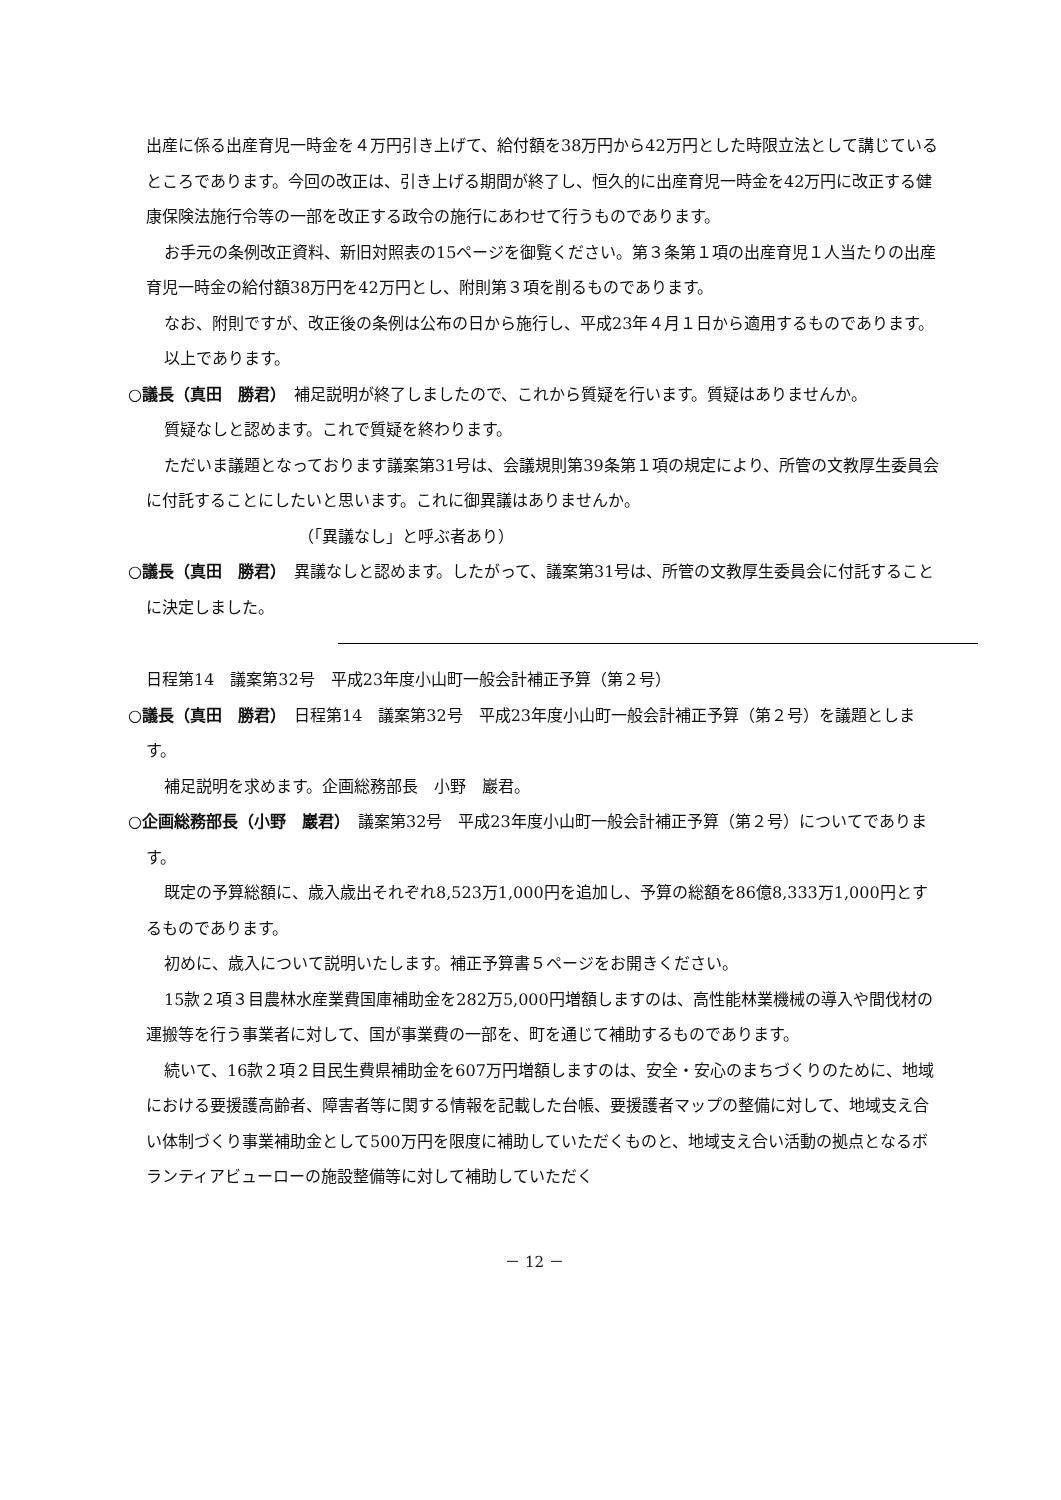出産に係る出産育児一時金を４万円引き上げて、給付額を38万円から42万円とした時限立法として講じているところであります。今回の改正は、引き上げる期間が終了し、恒久的に出産育児一時金を42万円に改正する健康保険法施行令等の一部を改正する政令の施行にあわせて行うものであります。
お手元の条例改正資料、新旧対照表の15ページを御覧ください。第３条第１項の出産育児１人当たりの出産育児一時金の給付額38万円を42万円とし、附則第３項を削るものであります。
なお、附則ですが、改正後の条例は公布の日から施行し、平成23年４月１日から適用するものであります。
以上であります。
○議長（真田　勝君）　補足説明が終了しましたので、これから質疑を行います。質疑はありませんか。
質疑なしと認めます。これで質疑を終わります。
ただいま議題となっております議案第31号は、会議規則第39条第１項の規定により、所管の文教厚生委員会に付託することにしたいと思います。これに御異議はありませんか。
（「異議なし」と呼ぶ者あり）
○議長（真田　勝君）　異議なしと認めます。したがって、議案第31号は、所管の文教厚生委員会に付託することに決定しました。
日程第14　議案第32号　平成23年度小山町一般会計補正予算（第２号）
○議長（真田　勝君）　日程第14　議案第32号　平成23年度小山町一般会計補正予算（第２号）を議題とします。
補足説明を求めます。企画総務部長　小野　巖君。
○企画総務部長（小野　巖君）　議案第32号　平成23年度小山町一般会計補正予算（第２号）についてであります。
既定の予算総額に、歳入歳出それぞれ8,523万1,000円を追加し、予算の総額を86億8,333万1,000円とするものであります。
初めに、歳入について説明いたします。補正予算書５ページをお開きください。
15款２項３目農林水産業費国庫補助金を282万5,000円増額しますのは、高性能林業機械の導入や間伐材の運搬等を行う事業者に対して、国が事業費の一部を、町を通じて補助するものであります。
続いて、16款２項２目民生費県補助金を607万円増額しますのは、安全・安心のまちづくりのために、地域における要援護高齢者、障害者等に関する情報を記載した台帳、要援護者マップの整備に対して、地域支え合い体制づくり事業補助金として500万円を限度に補助していただくものと、地域支え合い活動の拠点となるボランティアビューローの施設整備等に対して補助していただく
－ 12 －